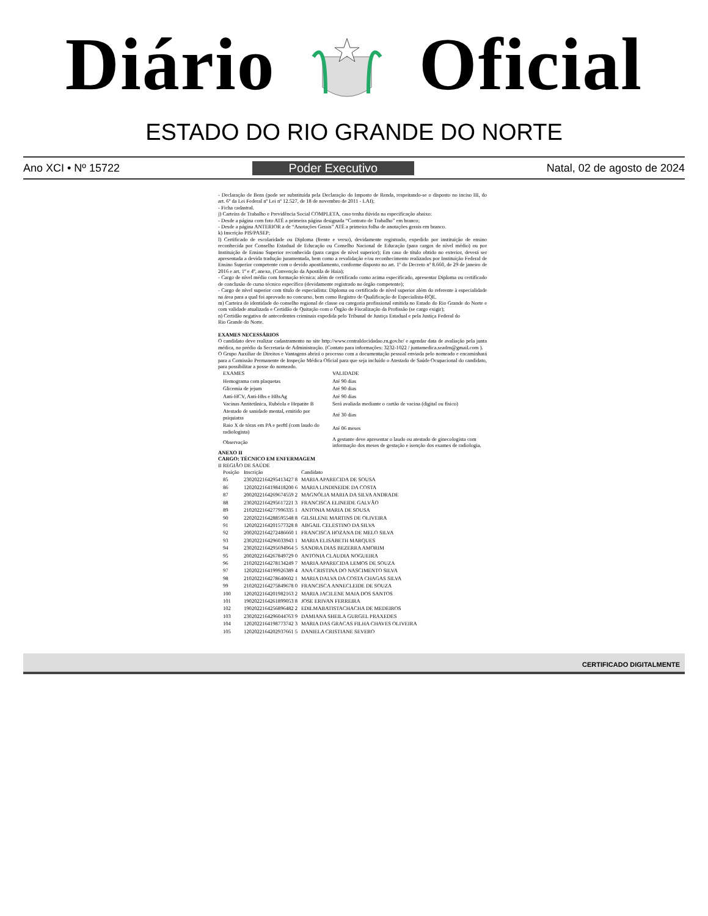Diário Oficial
ESTADO DO RIO GRANDE DO NORTE
Ano XCI • Nº 15722 Poder Executivo Natal, 02 de agosto de 2024
- Declaração de Bens (pode ser substituída pela Declaração do Imposto de Renda, respeitando-se o disposto no inciso III, do art. 6º da Lei Federal nº Lei nº 12.527, de 18 de novembro de 2011 - LAI);
- Ficha cadastral.
j) Carteira de Trabalho e Previdência Social COMPLETA, caso tenha dúvida na especificação abaixo:
- Desde a página com foto ATÉ a primeira página designada “Contrato de Trabalho” em branco;
- Desde a página ANTERIOR a de “Anotações Gerais” ATÉ a primeira folha de anotações gerais em branco.
k) Inscrição PIS/PASEP;
l) Certificado de escolaridade ou Diploma (frente e verso), devidamente registrado, expedido por instituição de ensino reconhecida por Conselho Estadual de Educação ou Conselho Nacional de Educação (para cargos de nível médio) ou por Instituição de Ensino Superior reconhecida (para cargos de nível superior); Em caso de título obtido no exterior, deverá ser apresentada a devida tradução juramentada, bem como a revalidação e/ou reconhecimento realizados por Instituição Federal de Ensino Superior competente com o devido apostilamento, conforme disposto no art. 1º do Decreto nº 8.660, de 29 de janeiro de 2016 e art. 1º e 4º, anexo, (Convenção da Apostila de Haia);
- Cargo de nível médio com formação técnica: além de certificado como acima especificado, apresentar Diploma ou certificado de conclusão de curso técnico específico (devidamente registrado no órgão competente);
- Cargo de nível superior com título de especialista: Diploma ou certificado de nível superior além do referente à especialidade na área para a qual foi aprovado no concurso, bem como Registro de Qualificação de Especialista-RQE.
m) Carteira de identidade do conselho regional de classe ou categoria profissional emitida no Estado do Rio Grande do Norte e com validade atualizada e Certidão de Quitação com o Órgão de Fiscalização da Profissão (se cargo exigir);
n) Certidão negativa de antecedentes criminais expedida pelo Tribunal de Justiça Estadual e pela Justiça Federal do
Rio Grande do Norte.
EXAMES NECESSÁRIOS
O candidato deve realizar cadastramento no site http://www.centraldocidadao.rn.gov.br/ e agendar data de avaliação pela junta médica, no prédio da Secretaria de Administração. (Contato para informações: 3232-1022 / juntamedica.seadrn@gmail.com ).
O Grupo Auxiliar de Direitos e Vantagens abrirá o processo com a documentação pessoal enviada pelo nomeado e encaminhará para a Comissão Permanente de Inspeção Médica Oficial para que seja incluído o Atestado de Saúde Ocupacional do candidato, para possibilitar a posse do nomeado.
| EXAMES | VALIDADE |
| --- | --- |
| Hemograma com plaquetas | Até 90 dias |
| Glicemia de jejum | Até 90 dias |
| Anti-HCV, Anti-Hbs e HBsAg | Até 90 dias |
| Vacinas Antitetânica, Rubéola e Hepatite B | Será avaliada mediante o cartão de vacina (digital ou físico) |
| Atestado de sanidade mental, emitido por psiquiatra | Até 30 dias |
| Raio X de tórax em PA e perftl (com laudo do radiologista) | Até 06 meses |
| Observação | A gestante deve apresentar o laudo ou atestado de ginecologista com informação dos meses de gestação e isenção dos exames de radiologia. |
ANEXO II
CARGO: TÉCNICO EM ENFERMAGEM
II REGIÃO DE SAÚDE
| Posição | Inscrição | Candidato |
| --- | --- | --- |
| 85 | 2302022164295413427 8 | MARIA APARECIDA DE SOUSA |
| 86 | 1202022164198418200 6 | MARIA LINDINEIDE DA COSTA |
| 87 | 2002022164269674559 2 | MAGNÓLIA MARIA DA SILVA ANDRADE |
| 88 | 2302022164295617221 3 | FRANCISCA ELINEIDE GALVÃO |
| 89 | 2102022164277996335 1 | ANTONIA MARIA DE SOUSA |
| 90 | 2202022164288595548 8 | GILSILENE MARTINS DE OLIVEIRA |
| 91 | 1202022164201577328 8 | ABGAIL CELESTINO DA SILVA |
| 92 | 2002022164272486660 1 | FRANCISCA HOZANA DE MELO SILVA |
| 93 | 2302022164296033943 1 | MARIA ELISABETH MARQUES |
| 94 | 2302022164295694964 5 | SANDRA DIAS BEZERRA AMORIM |
| 95 | 2002022164267849729 0 | ANTONIA CLAUDIA NOGUEIRA |
| 96 | 2102022164278134249 7 | MARIA APARECIDA LEMOS DE SOUZA |
| 97 | 1202022164199926389 4 | ANA CRISTINA DO NASCIMENTO SILVA |
| 98 | 2102022164278640602 1 | MARIA DALVA DA COSTA CHAGAS SILVA |
| 99 | 2102022164275849678 0 | FRANCISCA ANNECLEIDE DE SOUZA |
| 100 | 1202022164201982163 2 | MARIA JACILENE MAIA DOS SANTOS |
| 101 | 1902022164261899053 8 | JOSE ERIVAN FERREIRA |
| 102 | 1902022164256896482 2 | EDILMABATISTACHACHA DE MEDEIROS |
| 103 | 2302022164296044763 9 | DAMIANA SHEILA GURGEL PRAXEDES |
| 104 | 1202022164198773742 3 | MARIA DAS GRACAS FILHA CHAVES OLIVEIRA |
| 105 | 1202022164202937661 5 | DANIELA CRISTIANE SEVERO |
CERTIFICADO DIGITALMENTE